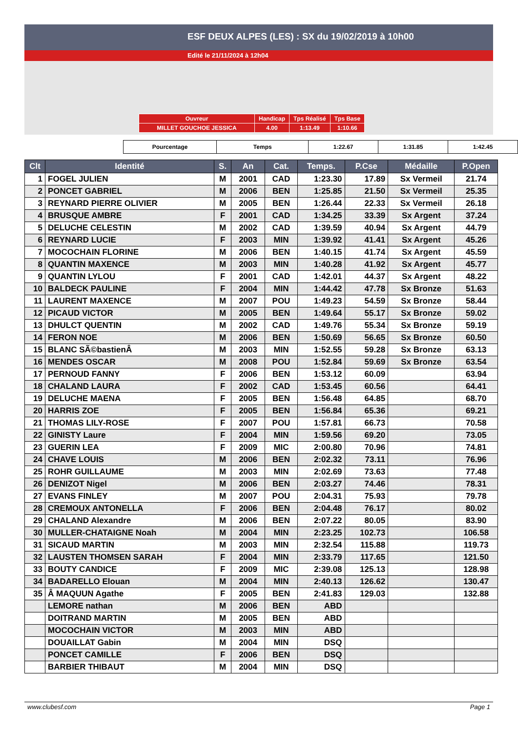ESF DEUX ALPES (LES) : SX du 19/02/2019 à 10h00
Edité le 21/11/2024 à 12h04
| Ouvreur | Handicap | Tps Réalisé | Tps Base |
| MILLET GOUCHOE JESSICA | 4.00 | 1:13.49 | 1:10.66 |
| Pourcentage | Temps | 1:22.67 | 1:31.85 | 1:42.45 |
| Clt | Identité | S. | An | Cat. | Temps. | P.Cse | Médaille | P.Open |
| --- | --- | --- | --- | --- | --- | --- | --- | --- |
| 1 | FOGEL JULIEN | M | 2001 | CAD | 1:23.30 | 17.89 | Sx Vermeil | 21.74 |
| 2 | PONCET GABRIEL | M | 2006 | BEN | 1:25.85 | 21.50 | Sx Vermeil | 25.35 |
| 3 | REYNARD PIERRE OLIVIER | M | 2005 | BEN | 1:26.44 | 22.33 | Sx Vermeil | 26.18 |
| 4 | BRUSQUE AMBRE | F | 2001 | CAD | 1:34.25 | 33.39 | Sx Argent | 37.24 |
| 5 | DELUCHE CELESTIN | M | 2002 | CAD | 1:39.59 | 40.94 | Sx Argent | 44.79 |
| 6 | REYNARD LUCIE | F | 2003 | MIN | 1:39.92 | 41.41 | Sx Argent | 45.26 |
| 7 | MOCOCHAIN FLORINE | M | 2006 | BEN | 1:40.15 | 41.74 | Sx Argent | 45.59 |
| 8 | QUANTIN MAXENCE | M | 2003 | MIN | 1:40.28 | 41.92 | Sx Argent | 45.77 |
| 9 | QUANTIN LYLOU | F | 2001 | CAD | 1:42.01 | 44.37 | Sx Argent | 48.22 |
| 10 | BALDECK PAULINE | F | 2004 | MIN | 1:44.42 | 47.78 | Sx Bronze | 51.63 |
| 11 | LAURENT MAXENCE | M | 2007 | POU | 1:49.23 | 54.59 | Sx Bronze | 58.44 |
| 12 | PICAUD VICTOR | M | 2005 | BEN | 1:49.64 | 55.17 | Sx Bronze | 59.02 |
| 13 | DHULCT QUENTIN | M | 2002 | CAD | 1:49.76 | 55.34 | Sx Bronze | 59.19 |
| 14 | FERON NOE | M | 2006 | BEN | 1:50.69 | 56.65 | Sx Bronze | 60.50 |
| 15 | BLANC SÃ©bastienÂ | M | 2003 | MIN | 1:52.55 | 59.28 | Sx Bronze | 63.13 |
| 16 | MENDES OSCAR | M | 2008 | POU | 1:52.84 | 59.69 | Sx Bronze | 63.54 |
| 17 | PERNOUD FANNY | F | 2006 | BEN | 1:53.12 | 60.09 | | 63.94 |
| 18 | CHALAND LAURA | F | 2002 | CAD | 1:53.45 | 60.56 | | 64.41 |
| 19 | DELUCHE MAENA | F | 2005 | BEN | 1:56.48 | 64.85 | | 68.70 |
| 20 | HARRIS ZOE | F | 2005 | BEN | 1:56.84 | 65.36 | | 69.21 |
| 21 | THOMAS LILY-ROSE | F | 2007 | POU | 1:57.81 | 66.73 | | 70.58 |
| 22 | GINISTY Laure | F | 2004 | MIN | 1:59.56 | 69.20 | | 73.05 |
| 23 | GUERIN LEA | F | 2009 | MIC | 2:00.80 | 70.96 | | 74.81 |
| 24 | CHAVE LOUIS | M | 2006 | BEN | 2:02.32 | 73.11 | | 76.96 |
| 25 | ROHR GUILLAUME | M | 2003 | MIN | 2:02.69 | 73.63 | | 77.48 |
| 26 | DENIZOT Nigel | M | 2006 | BEN | 2:03.27 | 74.46 | | 78.31 |
| 27 | EVANS FINLEY | M | 2007 | POU | 2:04.31 | 75.93 | | 79.78 |
| 28 | CREMOUX ANTONELLA | F | 2006 | BEN | 2:04.48 | 76.17 | | 80.02 |
| 29 | CHALAND Alexandre | M | 2006 | BEN | 2:07.22 | 80.05 | | 83.90 |
| 30 | MULLER-CHATAIGNE Noah | M | 2004 | MIN | 2:23.25 | 102.73 | | 106.58 |
| 31 | SICAUD MARTIN | M | 2003 | MIN | 2:32.54 | 115.88 | | 119.73 |
| 32 | LAUSTEN THOMSEN SARAH | F | 2004 | MIN | 2:33.79 | 117.65 | | 121.50 |
| 33 | BOUTY CANDICE | F | 2009 | MIC | 2:39.08 | 125.13 | | 128.98 |
| 34 | BADARELLO Elouan | M | 2004 | MIN | 2:40.13 | 126.62 | | 130.47 |
| 35 | Â MAQUUN Agathe | F | 2005 | BEN | 2:41.83 | 129.03 | | 132.88 |
| | LEMORE nathan | M | 2006 | BEN | ABD | | | |
| | DOITRAND MARTIN | M | 2005 | BEN | ABD | | | |
| | MOCOCHAIN VICTOR | M | 2003 | MIN | ABD | | | |
| | DOUAILLAT Gabin | M | 2004 | MIN | DSQ | | | |
| | PONCET CAMILLE | F | 2006 | BEN | DSQ | | | |
| | BARBIER THIBAUT | M | 2004 | MIN | DSQ | | | |
www.clubesf.com Page 1